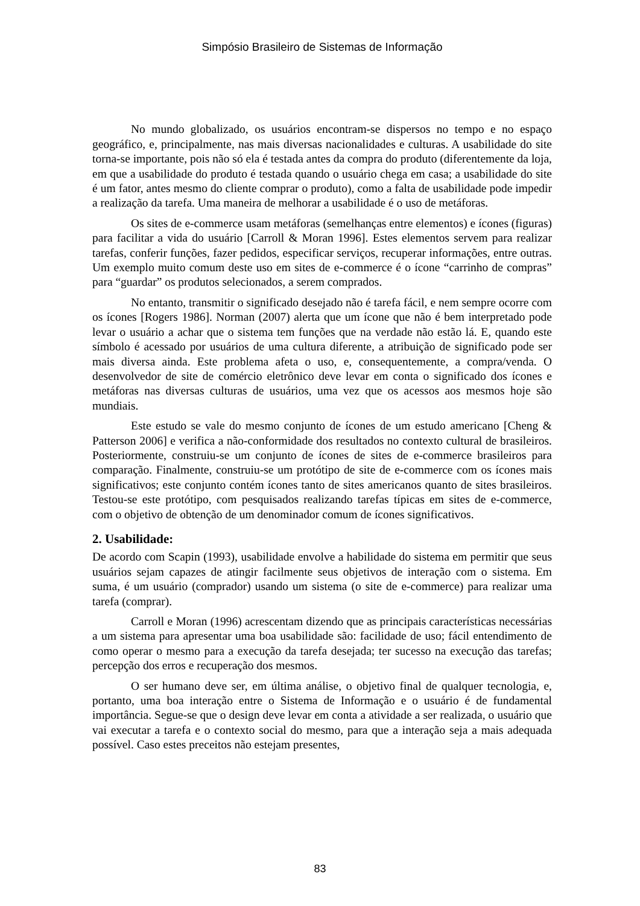Simpósio Brasileiro de Sistemas de Informação
No mundo globalizado, os usuários encontram-se dispersos no tempo e no espaço geográfico, e, principalmente, nas mais diversas nacionalidades e culturas. A usabilidade do site torna-se importante, pois não só ela é testada antes da compra do produto (diferentemente da loja, em que a usabilidade do produto é testada quando o usuário chega em casa; a usabilidade do site é um fator, antes mesmo do cliente comprar o produto), como a falta de usabilidade pode impedir a realização da tarefa. Uma maneira de melhorar a usabilidade é o uso de metáforas.
Os sites de e-commerce usam metáforas (semelhanças entre elementos) e ícones (figuras) para facilitar a vida do usuário [Carroll & Moran 1996]. Estes elementos servem para realizar tarefas, conferir funções, fazer pedidos, especificar serviços, recuperar informações, entre outras. Um exemplo muito comum deste uso em sites de e-commerce é o ícone “carrinho de compras” para “guardar” os produtos selecionados, a serem comprados.
No entanto, transmitir o significado desejado não é tarefa fácil, e nem sempre ocorre com os ícones [Rogers 1986]. Norman (2007) alerta que um ícone que não é bem interpretado pode levar o usuário a achar que o sistema tem funções que na verdade não estão lá. E, quando este símbolo é acessado por usuários de uma cultura diferente, a atribuição de significado pode ser mais diversa ainda. Este problema afeta o uso, e, consequentemente, a compra/venda. O desenvolvedor de site de comércio eletrônico deve levar em conta o significado dos ícones e metáforas nas diversas culturas de usuários, uma vez que os acessos aos mesmos hoje são mundiais.
Este estudo se vale do mesmo conjunto de ícones de um estudo americano [Cheng & Patterson 2006] e verifica a não-conformidade dos resultados no contexto cultural de brasileiros. Posteriormente, construiu-se um conjunto de ícones de sites de e-commerce brasileiros para comparação. Finalmente, construiu-se um protótipo de site de e-commerce com os ícones mais significativos; este conjunto contém ícones tanto de sites americanos quanto de sites brasileiros. Testou-se este protótipo, com pesquisados realizando tarefas típicas em sites de e-commerce, com o objetivo de obtenção de um denominador comum de ícones significativos.
2. Usabilidade:
De acordo com Scapin (1993), usabilidade envolve a habilidade do sistema em permitir que seus usuários sejam capazes de atingir facilmente seus objetivos de interação com o sistema. Em suma, é um usuário (comprador) usando um sistema (o site de e-commerce) para realizar uma tarefa (comprar).
Carroll e Moran (1996) acrescentam dizendo que as principais características necessárias a um sistema para apresentar uma boa usabilidade são: facilidade de uso; fácil entendimento de como operar o mesmo para a execução da tarefa desejada; ter sucesso na execução das tarefas; percepção dos erros e recuperação dos mesmos.
O ser humano deve ser, em última análise, o objetivo final de qualquer tecnologia, e, portanto, uma boa interação entre o Sistema de Informação e o usuário é de fundamental importância. Segue-se que o design deve levar em conta a atividade a ser realizada, o usuário que vai executar a tarefa e o contexto social do mesmo, para que a interação seja a mais adequada possível. Caso estes preceitos não estejam presentes,
83